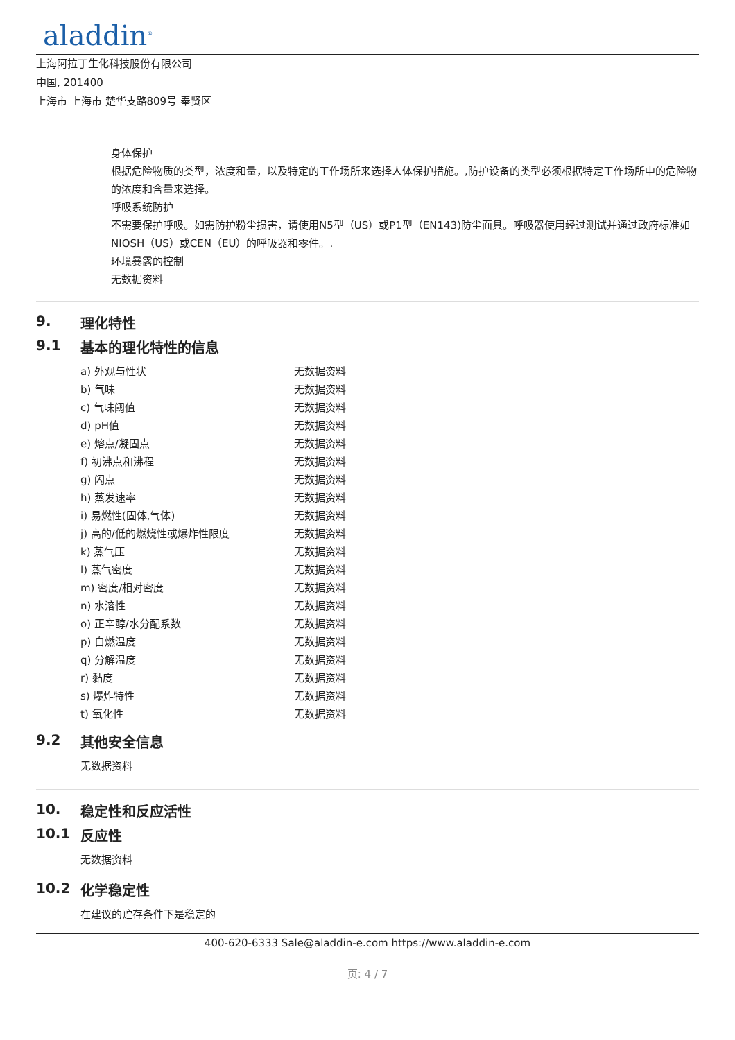aladdin<sup>®</sup>
上海阿拉丁生化科技股份有限公司
中国, 201400
上海市 上海市 楚华支路809号 奉贤区
身体保护
根据危险物质的类型，浓度和量，以及特定的工作场所来选择人体保护措施。,防护设备的类型必须根据特定工作场所中的危险物的浓度和含量来选择。
呼吸系统防护
不需要保护呼吸。如需防护粉尘损害，请使用N5型（US）或P1型（EN143)防尘面具。呼吸器使用经过测试并通过政府标准如NIOSH（US）或CEN（EU）的呼吸器和零件。.
环境暴露的控制
无数据资料
9. 理化特性
9.1 基本的理化特性的信息
| a) 外观与性状 | 无数据资料 |
| b) 气味 | 无数据资料 |
| c) 气味阈值 | 无数据资料 |
| d) pH值 | 无数据资料 |
| e) 熔点/凝固点 | 无数据资料 |
| f) 初沸点和沸程 | 无数据资料 |
| g) 闪点 | 无数据资料 |
| h) 蒸发速率 | 无数据资料 |
| i) 易燃性(固体,气体) | 无数据资料 |
| j) 高的/低的燃烧性或爆炸性限度 | 无数据资料 |
| k) 蒸气压 | 无数据资料 |
| l) 蒸气密度 | 无数据资料 |
| m) 密度/相对密度 | 无数据资料 |
| n) 水溶性 | 无数据资料 |
| o) 正辛醇/水分配系数 | 无数据资料 |
| p) 自燃温度 | 无数据资料 |
| q) 分解温度 | 无数据资料 |
| r) 黏度 | 无数据资料 |
| s) 爆炸特性 | 无数据资料 |
| t) 氧化性 | 无数据资料 |
9.2 其他安全信息
无数据资料
10. 稳定性和反应活性
10.1 反应性
无数据资料
10.2 化学稳定性
在建议的贮存条件下是稳定的
400-620-6333 Sale@aladdin-e.com https://www.aladdin-e.com
页: 4 / 7